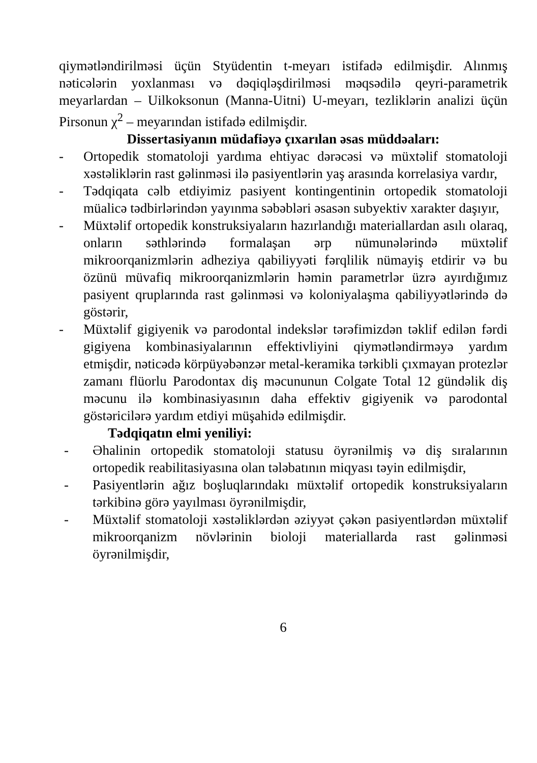qiymətləndirilməsi üçün Styüdentin t-meyarı istifadə edilmişdir. Alınmış nəticələrin yoxlanması və dəqiqləşdirilməsi məqsədilə qeyri-parametrik meyarlardan – Uilkoksonun (Manna-Uitni) U-meyarı, tezliklərin analizi üçün Pirsonun χ<sup>2</sup> – meyarından istifadə edilmişdir.
Dissertasiyanın müdafiəyə çıxarılan əsas müddəaları:
- Ortopedik stomatoloji yardıma ehtiyac dərəcəsi və müxtəlif stomatoloji xəstəliklərin rast gəlinməsi ilə pasiyentlərin yaş arasında korrelasiya vardır,
- Tədqiqata cəlb etdiyimiz pasiyent kontingentinin ortopedik stomatoloji müalicə tədbirlərindən yayınma səbəbləri əsasən subyektiv xarakter daşıyır,
- Müxtəlif ortopedik konstruksiyaların hazırlandığı materiallardan asılı olaraq, onların səthlərində formalaşan ərp nümunələrində müxtəlif mikroorqanizmlərin adheziya qabiliyyəti fərqlilik nümayiş etdirir və bu özünü müvafiq mikroorqanizmlərin həmin parametrlər üzrə ayırdığımız pasiyent qruplarında rast gəlinməsi və koloniyalaşma qabiliyyətlərində də göstərir,
- Müxtəlif gigiyenik və parodontal indekslər tərəfimizdən təklif edilən fərdi gigiyena kombinasiyalarının effektivliyini qiymətləndirməyə yardım etmişdir, nəticədə körpüyəbənzər metal-keramika tərkibli çıxmayan protezlər zamanı flüorlu Parodontax diş məcununun Colgate Total 12 gündəlik diş məcunu ilə kombinasiyasının daha effektiv gigiyenik və parodontal göstəricilərə yardım etdiyi müşahidə edilmişdir.
Tədqiqatın elmi yeniliyi:
- Əhalinin ortopedik stomatoloji statusu öyrənilmiş və diş sıralarının ortopedik reabilitasiyasına olan tələbatının miqyası təyin edilmişdir,
- Pasiyentlərin ağız boşluqlarındakı müxtəlif ortopedik konstruksiyaların tərkibinə görə yayılması öyrənilmişdir,
- Müxtəlif stomatoloji xəstəliklərdən əziyyət çəkən pasiyentlərdən müxtəlif mikroorqanizm növlərinin bioloji materiallarda rast gəlinməsi öyrənilmişdir,
6